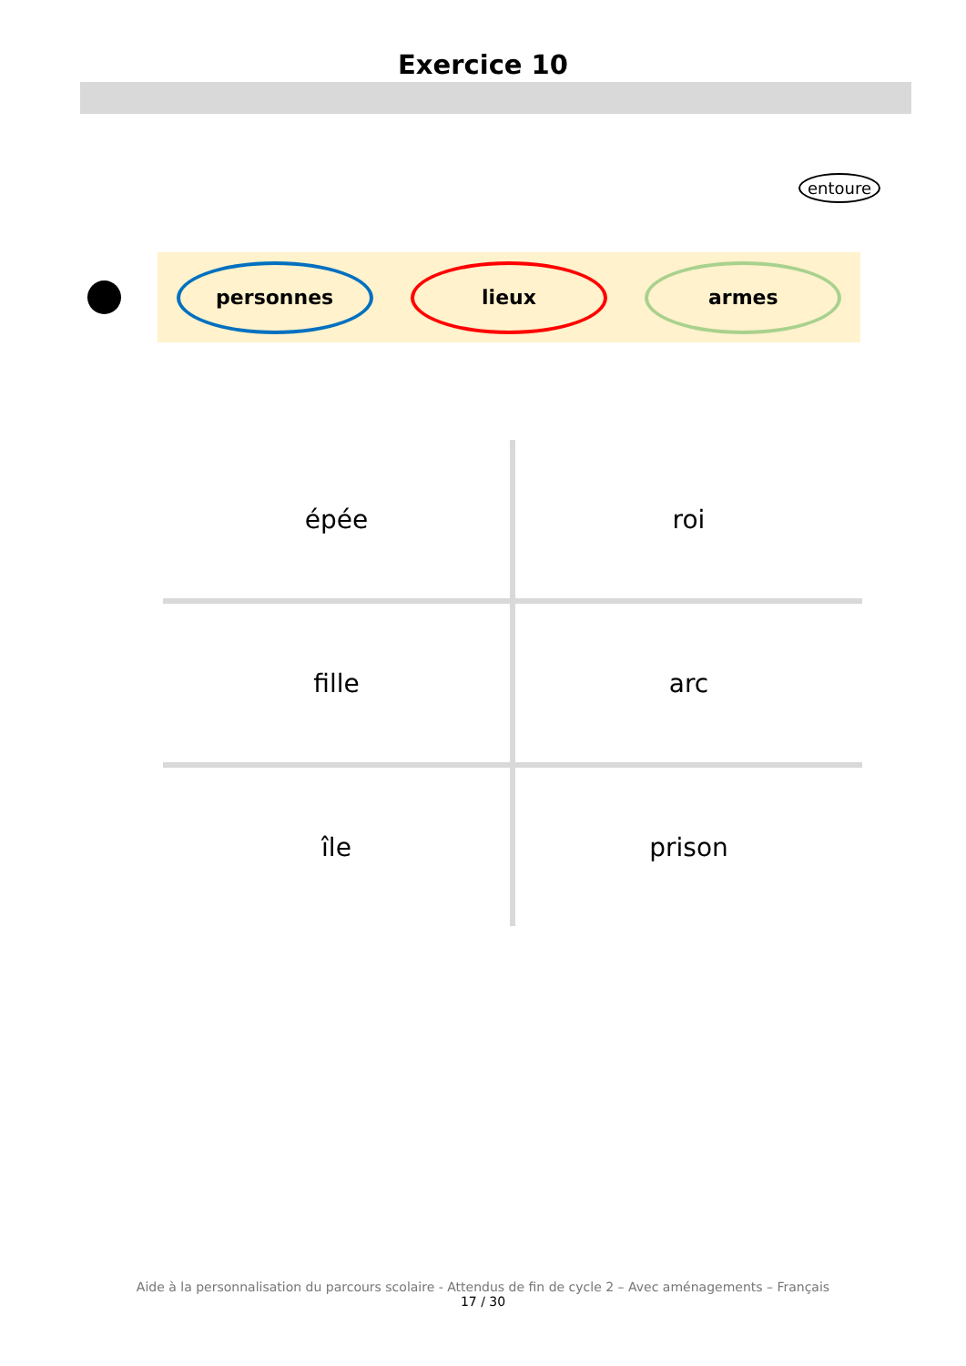Exercice 10
entoure
personnes lieux armes
| épée | roi |
| fille | arc |
| île | prison |
Aide à la personnalisation du parcours scolaire - Attendus de fin de cycle 2 – Avec aménagements – Français
17 / 30